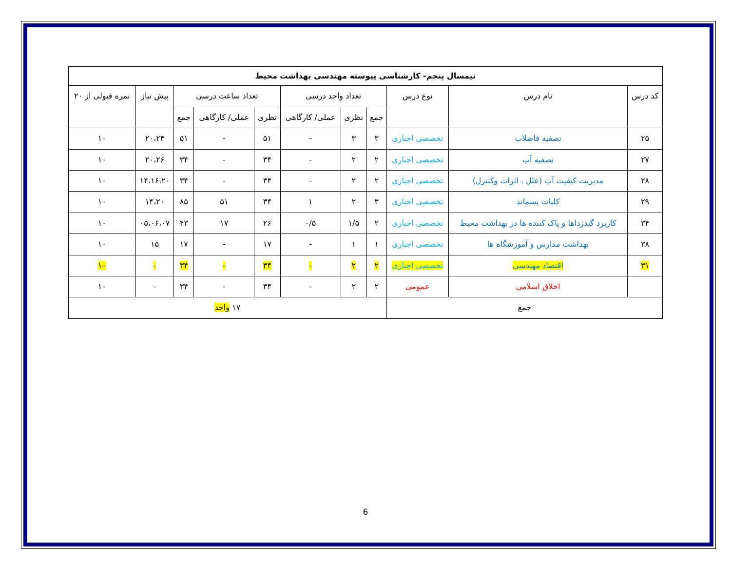| نیمسال پنجم- کارشناسی پیوسته مهندسی بهداشت محیط | | | | | | | | | | |
| --- | --- | --- | --- | --- | --- | --- | --- | --- | --- | --- |
| کد درس | نام درس | نوع درس | تعداد واحد درسی | | | تعداد ساعت درسی | | | پیش نیاز | نمره قبولی از ۲۰ |
| | | | جمع | نظری | عملی/ کارگاهی | نظری | عملی/ کارگاهی | جمع | | |
| ۲۵ | تصفیه فاضلاب | تخصصی اجباری | ۳ | ۳ | - | ۵۱ | - | ۵۱ | ۲۰،۲۴ | ۱۰ |
| ۲۷ | تصفیه آب | تخصصی اجباری | ۲ | ۲ | - | ۳۴ | - | ۳۴ | ۲۰،۲۶ | ۱۰ |
| ۲۸ | مدیریت کیفیت آب (علل ، اثرات وکنترل) | تخصصی اجباری | ۲ | ۲ | - | ۳۴ | - | ۳۴ | ۱۴،۱۶،۲۰ | ۱۰ |
| ۲۹ | کلیات پسماند | تخصصی اجباری | ۳ | ۲ | ۱ | ۳۴ | ۵۱ | ۸۵ | ۱۴،۲۰ | ۱۰ |
| ۳۴ | کاربرد گندزداها و پاک کننده ها در بهداشت محیط | تخصصی اجباری | ۲ | ۱/۵ | ۰/۵ | ۲۶ | ۱۷ | ۴۳ | ۰۵،۰۶،۰۷ | ۱۰ |
| ۳۸ | بهداشت مدارس و آموزشگاه ها | تخصصی اجباری | ۱ | ۱ | - | ۱۷ | - | ۱۷ | ۱۵ | ۱۰ |
| ۳۱ | اقتصاد مهندسی | تخصصی اجباری | ۲ | ۲ | - | ۳۴ | - | ۳۴ | - | ۱۰ |
| | اخلاق اسلامی | عمومی | ۲ | ۲ | - | ۳۴ | - | ۳۴ | - | ۱۰ |
| جمع | | | ۱۷ واحد | | | | | | | |
6